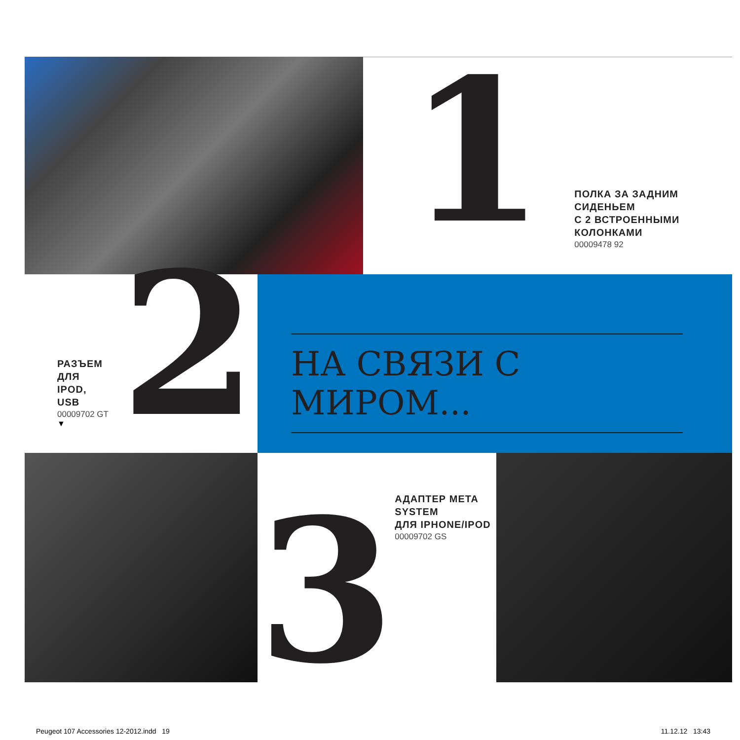1
ПОЛКА ЗА ЗАДНИМ СИДЕНЬЕМ
С 2 ВСТРОЕННЫМИ КОЛОНКАМИ
00009478 92
РАЗЪЕМ ДЛЯ
IPOD, USB
00009702 GT
▼
2
НА СВЯЗИ С МИРОМ...
3
АДАПТЕР META
SYSTEM
ДЛЯ IPHONE/IPOD
00009702 GS
Peugeot 107 Accessories 12-2012.indd 19
11.12.12 13:43